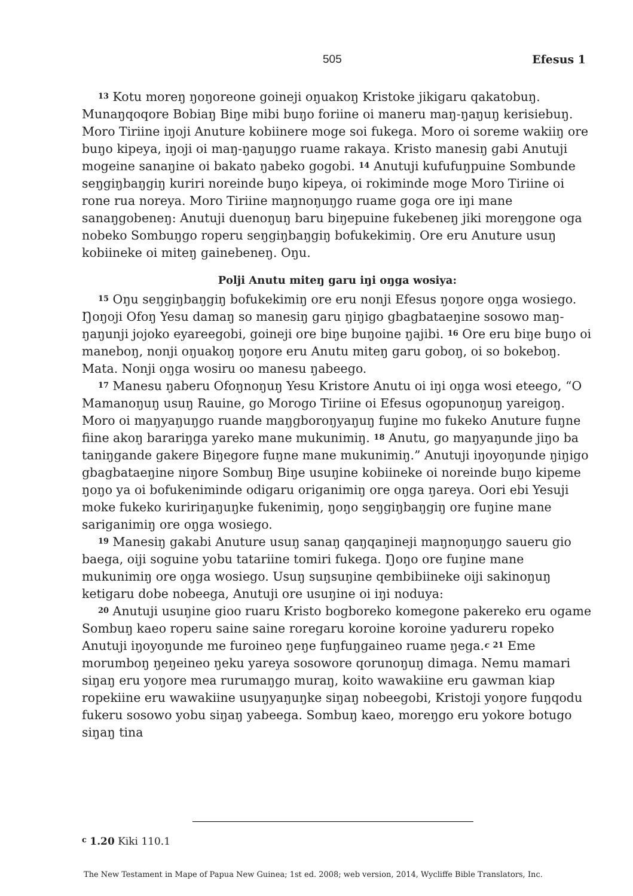505 Efesus 1
<sup>13</sup> Kotu moreŋ ŋoŋoreone goineji oŋuakoŋ Kristoke jikigaru qakatobuŋ. Munaŋqoqore Bobiaŋ Biŋe mibi buŋo foriine oi maneru maŋ-ŋaŋuŋ kerisiebuŋ. Moro Tiriine iŋoji Anuture kobiinere moge soi fukega. Moro oi soreme wakiiŋ ore buŋo kipeya, iŋoji oi maŋ-ŋaŋuŋgo ruame rakaya. Kristo manesiŋ gabi Anutuji mogeine sanaŋine oi bakato ŋabeko gogobi. <sup>14</sup> Anutuji kufufuŋpuine Sombunde seŋgiŋbaŋgiŋ kuriri noreinde buŋo kipeya, oi rokiminde moge Moro Tiriine oi rone rua noreya. Moro Tiriine maŋnoŋuŋgo ruame goga ore iŋi mane sanaŋgobeneŋ: Anutuji duenoŋuŋ baru biŋepuine fukebeneŋ jiki moreŋgone oga nobeko Sombuŋgo roperu seŋgiŋbaŋgiŋ bofukekimiŋ. Ore eru Anuture usuŋ kobiineke oi miteŋ gainebeneŋ. Oŋu.
Polji Anutu miteŋ garu iŋi oŋga wosiya:
<sup>15</sup> Oŋu seŋgiŋbaŋgiŋ bofukekimiŋ ore eru nonji Efesus ŋoŋore oŋga wosiego. Ŋoŋoji Ofoŋ Yesu damaŋ so manesiŋ garu ŋiŋigo gbagbataeŋine sosowo maŋ-ŋaŋunji jojoko eyareegobi, goineji ore biŋe buŋoine ŋajibi. <sup>16</sup> Ore eru biŋe buŋo oi maneboŋ, nonji oŋuakoŋ ŋoŋore eru Anutu miteŋ garu goboŋ, oi so bokeboŋ. Mata. Nonji oŋga wosiru oo manesu ŋabeego.
<sup>17</sup> Manesu ŋaberu Ofoŋnoŋuŋ Yesu Kristore Anutu oi iŋi oŋga wosi eteego, “O Mamanoŋuŋ usuŋ Rauine, go Morogo Tiriine oi Efesus ogopunoŋuŋ yareigoŋ. Moro oi maŋyaŋuŋgo ruande maŋgboroŋyaŋuŋ fuŋine mo fukeko Anuture fuŋne fiine akoŋ barariŋga yareko mane mukunimiŋ. <sup>18</sup> Anutu, go maŋyaŋunde jiŋo ba taniŋgande gakere Biŋegore fuŋne mane mukunimiŋ.” Anutuji iŋoyoŋunde ŋiŋigo gbagbataeŋine niŋore Sombuŋ Biŋe usuŋine kobiineke oi noreinde buŋo kipeme ŋoŋo ya oi bofukeniminde odigaru origanimiŋ ore oŋga ŋareya. Oori ebi Yesuji moke fukeko kuririŋaŋuŋke fukenimiŋ, ŋoŋo seŋgiŋbaŋgiŋ ore fuŋine mane sariganimiŋ ore oŋga wosiego.
<sup>19</sup> Manesiŋ gakabi Anuture usuŋ sanaŋ qaŋqaŋineji maŋnoŋuŋgo saueru gio baega, oiji soguine yobu tatariine tomiri fukega. Ŋoŋo ore fuŋine mane mukunimiŋ ore oŋga wosiego. Usuŋ suŋsuŋine qembibiineke oiji sakinoŋuŋ ketigaru dobe nobeega, Anutuji ore usuŋine oi iŋi noduya:
<sup>20</sup> Anutuji usuŋine gioo ruaru Kristo bogboreko komegone pakereko eru ogame Sombuŋ kaeo roperu saine saine roregaru koroine koroine yadureru ropeko Anutuji iŋoyoŋunde me furoineo ŋeŋe fuŋfuŋgaineo ruame ŋega.<sup>c</sup> <sup>21</sup> Eme morumboŋ ŋeŋeineo ŋeku yareya sosowore qorunoŋuŋ dimaga. Nemu mamari siŋaŋ eru yoŋore mea rurumaŋgo muraŋ, koito wawakiine eru gawman kiap ropekiine eru wawakiine usuŋyaŋuŋke siŋaŋ nobeegobi, Kristoji yoŋore fuŋqodu fukeru sosowo yobu siŋaŋ yabeega. Sombuŋ kaeo, moreŋgo eru yokore botugo siŋaŋ tina
<sup>c</sup> 1.20 Kiki 110.1
The New Testament in Mape of Papua New Guinea; 1st ed. 2008; web version, 2014, Wycliffe Bible Translators, Inc.